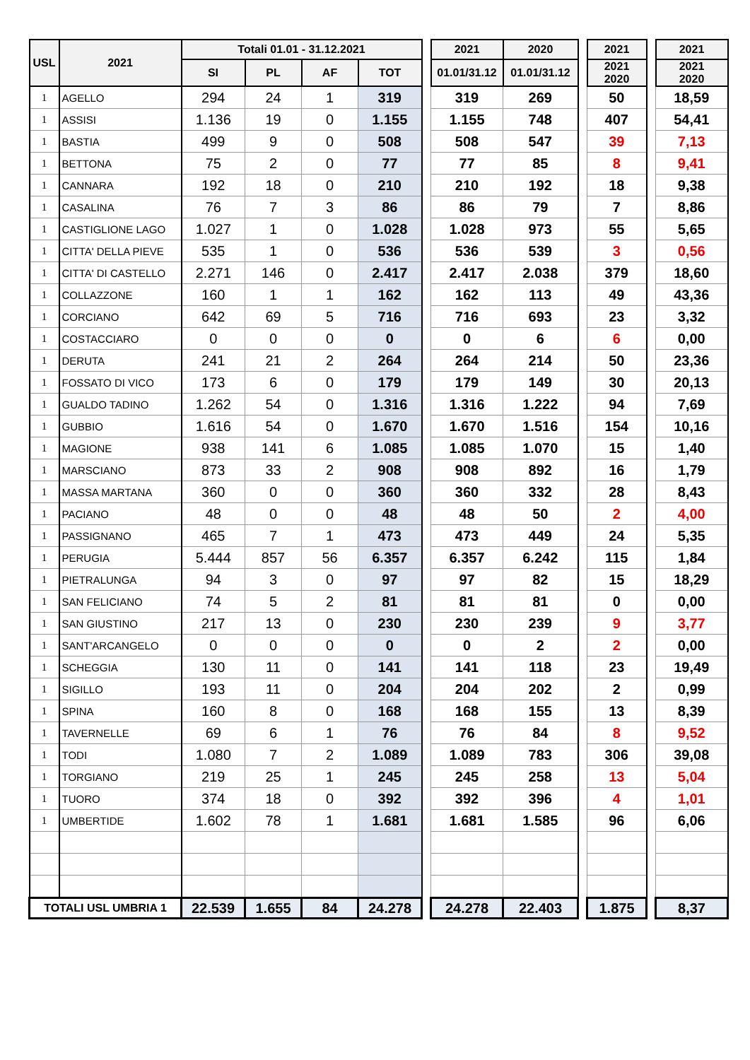| USL | 2021 | Totali 01.01 - 31.12.2021 | | | | | 2021 | 2020 | | 2021 | | 2021 |
| | | SI | PL | AF | TOT | | 01.01/31.12 | 01.01/31.12 | | 2021 2020 | | 2021 2020 |
| 1 | AGELLO | 294 | 24 | 1 | 319 | | 319 | 269 | | 50 | | 18,59 |
| 1 | ASSISI | 1.136 | 19 | 0 | 1.155 | | 1.155 | 748 | | 407 | | 54,41 |
| 1 | BASTIA | 499 | 9 | 0 | 508 | | 508 | 547 | | 39 | | 7,13 |
| 1 | BETTONA | 75 | 2 | 0 | 77 | | 77 | 85 | | 8 | | 9,41 |
| 1 | CANNARA | 192 | 18 | 0 | 210 | | 210 | 192 | | 18 | | 9,38 |
| 1 | CASALINA | 76 | 7 | 3 | 86 | | 86 | 79 | | 7 | | 8,86 |
| 1 | CASTIGLIONE LAGO | 1.027 | 1 | 0 | 1.028 | | 1.028 | 973 | | 55 | | 5,65 |
| 1 | CITTA' DELLA PIEVE | 535 | 1 | 0 | 536 | | 536 | 539 | | 3 | | 0,56 |
| 1 | CITTA' DI CASTELLO | 2.271 | 146 | 0 | 2.417 | | 2.417 | 2.038 | | 379 | | 18,60 |
| 1 | COLLAZZONE | 160 | 1 | 1 | 162 | | 162 | 113 | | 49 | | 43,36 |
| 1 | CORCIANO | 642 | 69 | 5 | 716 | | 716 | 693 | | 23 | | 3,32 |
| 1 | COSTACCIARO | 0 | 0 | 0 | 0 | | 0 | 6 | | 6 | | 0,00 |
| 1 | DERUTA | 241 | 21 | 2 | 264 | | 264 | 214 | | 50 | | 23,36 |
| 1 | FOSSATO DI VICO | 173 | 6 | 0 | 179 | | 179 | 149 | | 30 | | 20,13 |
| 1 | GUALDO TADINO | 1.262 | 54 | 0 | 1.316 | | 1.316 | 1.222 | | 94 | | 7,69 |
| 1 | GUBBIO | 1.616 | 54 | 0 | 1.670 | | 1.670 | 1.516 | | 154 | | 10,16 |
| 1 | MAGIONE | 938 | 141 | 6 | 1.085 | | 1.085 | 1.070 | | 15 | | 1,40 |
| 1 | MARSCIANO | 873 | 33 | 2 | 908 | | 908 | 892 | | 16 | | 1,79 |
| 1 | MASSA MARTANA | 360 | 0 | 0 | 360 | | 360 | 332 | | 28 | | 8,43 |
| 1 | PACIANO | 48 | 0 | 0 | 48 | | 48 | 50 | | 2 | | 4,00 |
| 1 | PASSIGNANO | 465 | 7 | 1 | 473 | | 473 | 449 | | 24 | | 5,35 |
| 1 | PERUGIA | 5.444 | 857 | 56 | 6.357 | | 6.357 | 6.242 | | 115 | | 1,84 |
| 1 | PIETRALUNGA | 94 | 3 | 0 | 97 | | 97 | 82 | | 15 | | 18,29 |
| 1 | SAN FELICIANO | 74 | 5 | 2 | 81 | | 81 | 81 | | 0 | | 0,00 |
| 1 | SAN GIUSTINO | 217 | 13 | 0 | 230 | | 230 | 239 | | 9 | | 3,77 |
| 1 | SANT'ARCANGELO | 0 | 0 | 0 | 0 | | 0 | 2 | | 2 | | 0,00 |
| 1 | SCHEGGIA | 130 | 11 | 0 | 141 | | 141 | 118 | | 23 | | 19,49 |
| 1 | SIGILLO | 193 | 11 | 0 | 204 | | 204 | 202 | | 2 | | 0,99 |
| 1 | SPINA | 160 | 8 | 0 | 168 | | 168 | 155 | | 13 | | 8,39 |
| 1 | TAVERNELLE | 69 | 6 | 1 | 76 | | 76 | 84 | | 8 | | 9,52 |
| 1 | TODI | 1.080 | 7 | 2 | 1.089 | | 1.089 | 783 | | 306 | | 39,08 |
| 1 | TORGIANO | 219 | 25 | 1 | 245 | | 245 | 258 | | 13 | | 5,04 |
| 1 | TUORO | 374 | 18 | 0 | 392 | | 392 | 396 | | 4 | | 1,01 |
| 1 | UMBERTIDE | 1.602 | 78 | 1 | 1.681 | | 1.681 | 1.585 | | 96 | | 6,06 |
| TOTALI USL UMBRIA 1 | | 22.539 | 1.655 | 84 | 24.278 | | 24.278 | 22.403 | | 1.875 | | 8,37 |